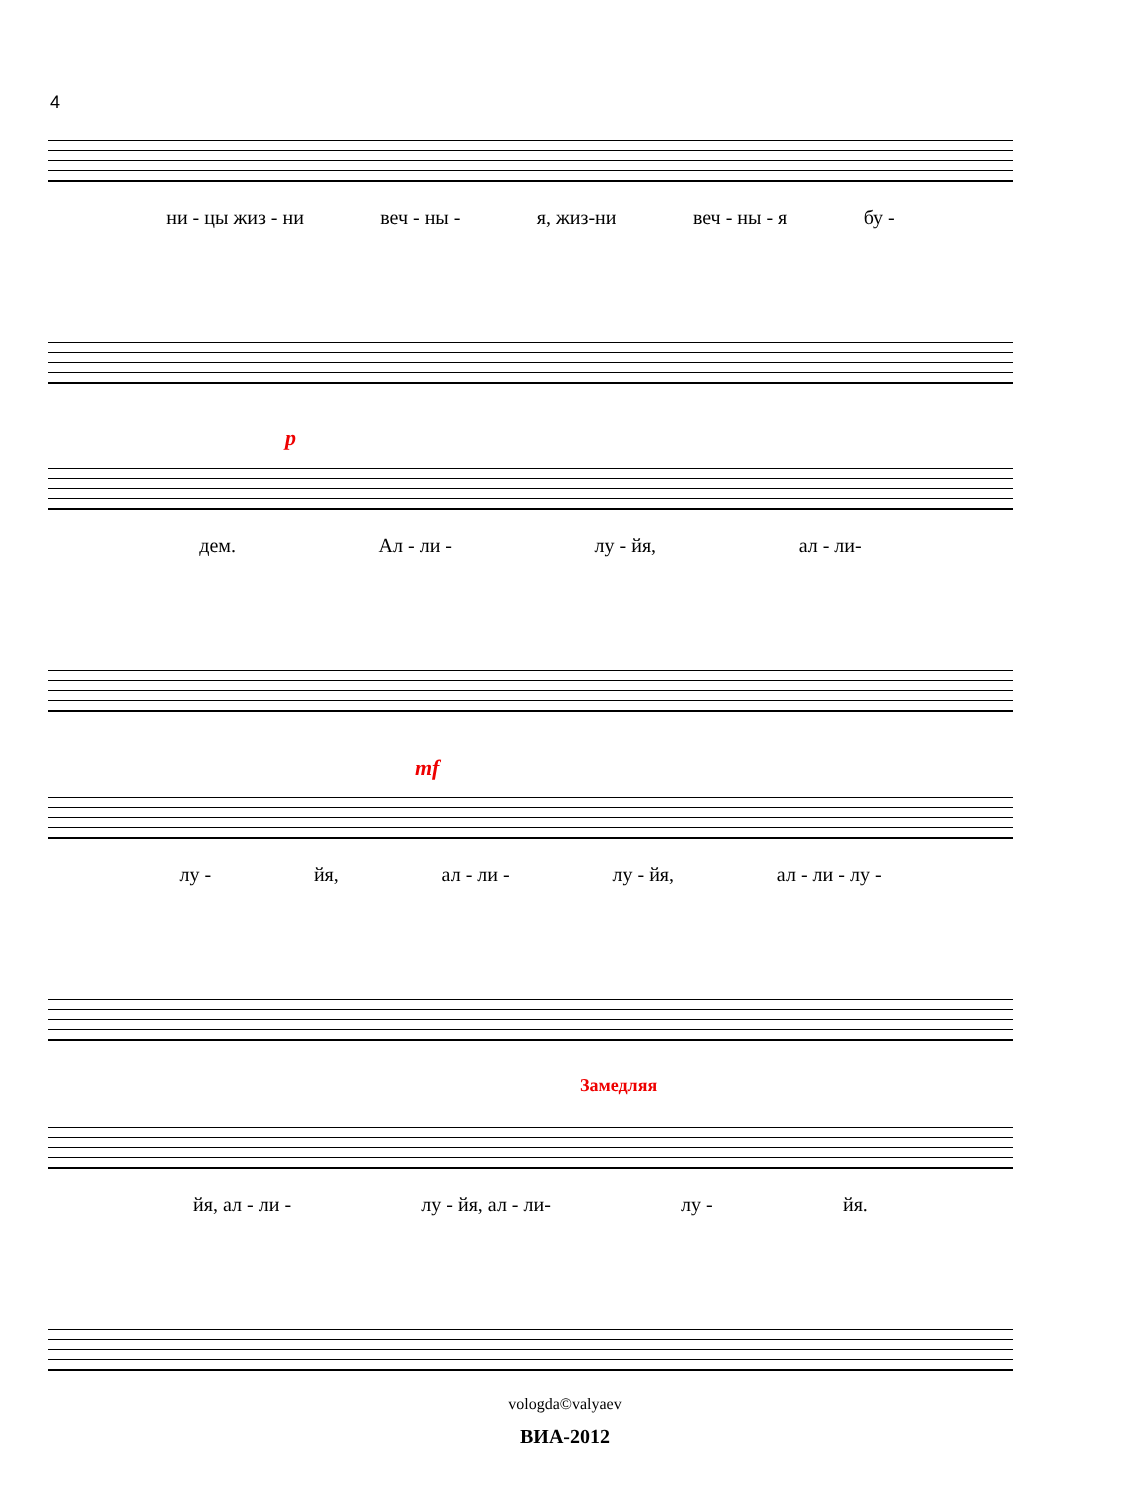4
ни - цы жиз - ни веч - ны - я, жиз-ни веч - ны - я бу -
p
дем. Ал - ли - лу - йя, ал - ли-
mf
лу - йя, ал - ли - лу - йя, ал - ли - лу -
Замедляя
йя, ал - ли - лу - йя, ал - ли- лу - йя.
vologda©valyaev
ВИА-2012